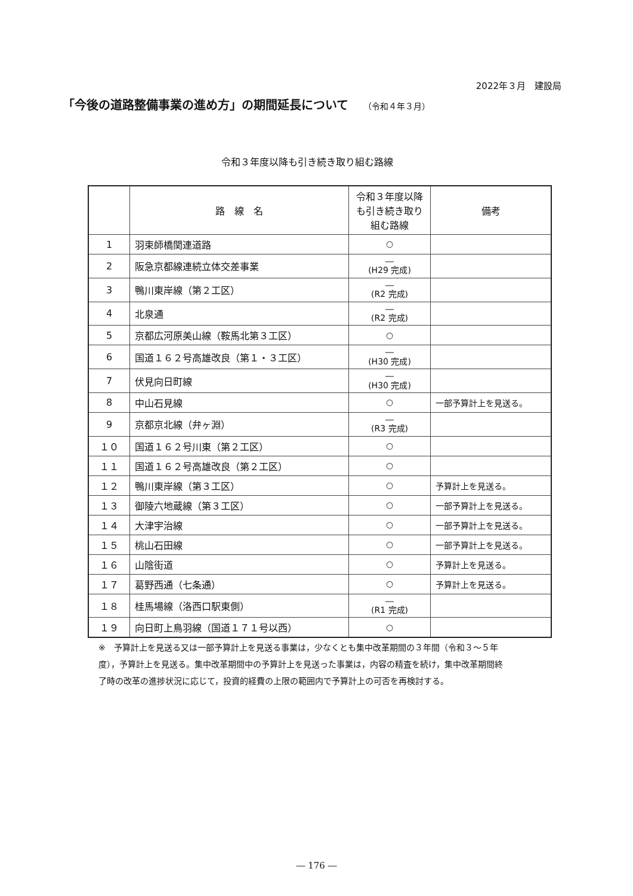2022年３月　建設局
「今後の道路整備事業の進め方」の期間延長について （令和４年３月）
令和３年度以降も引き続き取り組む路線
| | 路 線 名 | 令和３年度以降も引き続き取り組む路線 | 備考 |
| --- | --- | --- | --- |
| 1 | 羽束師橋関連道路 | ○ | |
| 2 | 阪急京都線連続立体交差事業 | ― (H29 完成) | |
| 3 | 鴨川東岸線（第２工区） | ― (R2 完成) | |
| 4 | 北泉通 | ― (R2 完成) | |
| 5 | 京都広河原美山線（鞍馬北第３工区） | ○ | |
| 6 | 国道１６２号高雄改良（第１・３工区） | ― (H30 完成) | |
| 7 | 伏見向日町線 | ― (H30 完成) | |
| 8 | 中山石見線 | ○ | 一部予算計上を見送る。 |
| 9 | 京都京北線（弁ヶ淵） | ― (R3 完成) | |
| １０ | 国道１６２号川東（第２工区） | ○ | |
| １１ | 国道１６２号高雄改良（第２工区） | ○ | |
| １２ | 鴨川東岸線（第３工区） | ○ | 予算計上を見送る。 |
| １３ | 御陵六地蔵線（第３工区） | ○ | 一部予算計上を見送る。 |
| １４ | 大津宇治線 | ○ | 一部予算計上を見送る。 |
| １５ | 桃山石田線 | ○ | 一部予算計上を見送る。 |
| １６ | 山陰街道 | ○ | 予算計上を見送る。 |
| １７ | 葛野西通（七条通） | ○ | 予算計上を見送る。 |
| １８ | 桂馬場線（洛西口駅東側） | ― (R1 完成) | |
| １９ | 向日町上鳥羽線（国道１７１号以西） | ○ | |
※　予算計上を見送る又は一部予算計上を見送る事業は，少なくとも集中改革期間の３年間（令和３～５年度），予算計上を見送る。集中改革期間中の予算計上を見送った事業は，内容の精査を続け，集中改革期間終了時の改革の進捗状況に応じて，投資的経費の上限の範囲内で予算計上の可否を再検討する。
― 176 ―